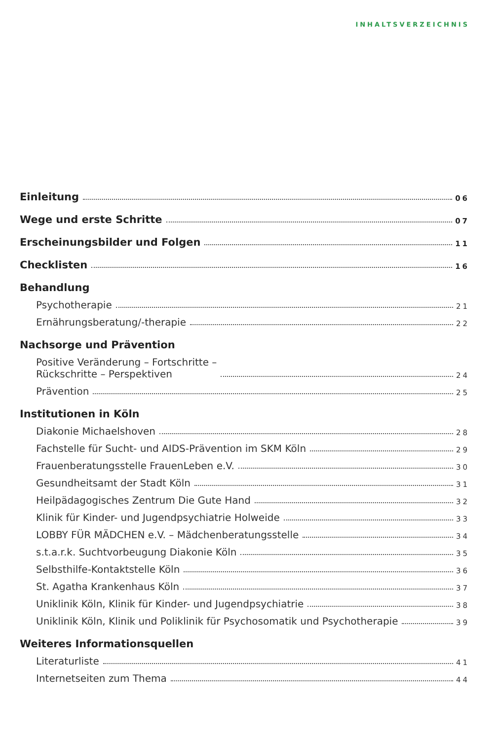INHALTSVERZEICHNIS
Einleitung 06
Wege und erste Schritte 07
Erscheinungsbilder und Folgen 11
Checklisten 16
Behandlung
Psychotherapie 21
Ernährungsberatung/-therapie 22
Nachsorge und Prävention
Positive Veränderung – Fortschritte –
Rückschritte – Perspektiven 24
Prävention 25
Institutionen in Köln
Diakonie Michaelshoven 28
Fachstelle für Sucht- und AIDS-Prävention im SKM Köln 29
Frauenberatungsstelle FrauenLeben e.V. 30
Gesundheitsamt der Stadt Köln 31
Heilpädagogisches Zentrum Die Gute Hand 32
Klinik für Kinder- und Jugendpsychiatrie Holweide 33
LOBBY FÜR MÄDCHEN e.V. – Mädchenberatungsstelle 34
s.t.a.r.k. Suchtvorbeugung Diakonie Köln 35
Selbsthilfe-Kontaktstelle Köln 36
St. Agatha Krankenhaus Köln 37
Uniklinik Köln, Klinik für Kinder- und Jugendpsychiatrie 38
Uniklinik Köln, Klinik und Poliklinik für Psychosomatik und Psychotherapie 39
Weiteres Informationsquellen
Literaturliste 41
Internetseiten zum Thema 44